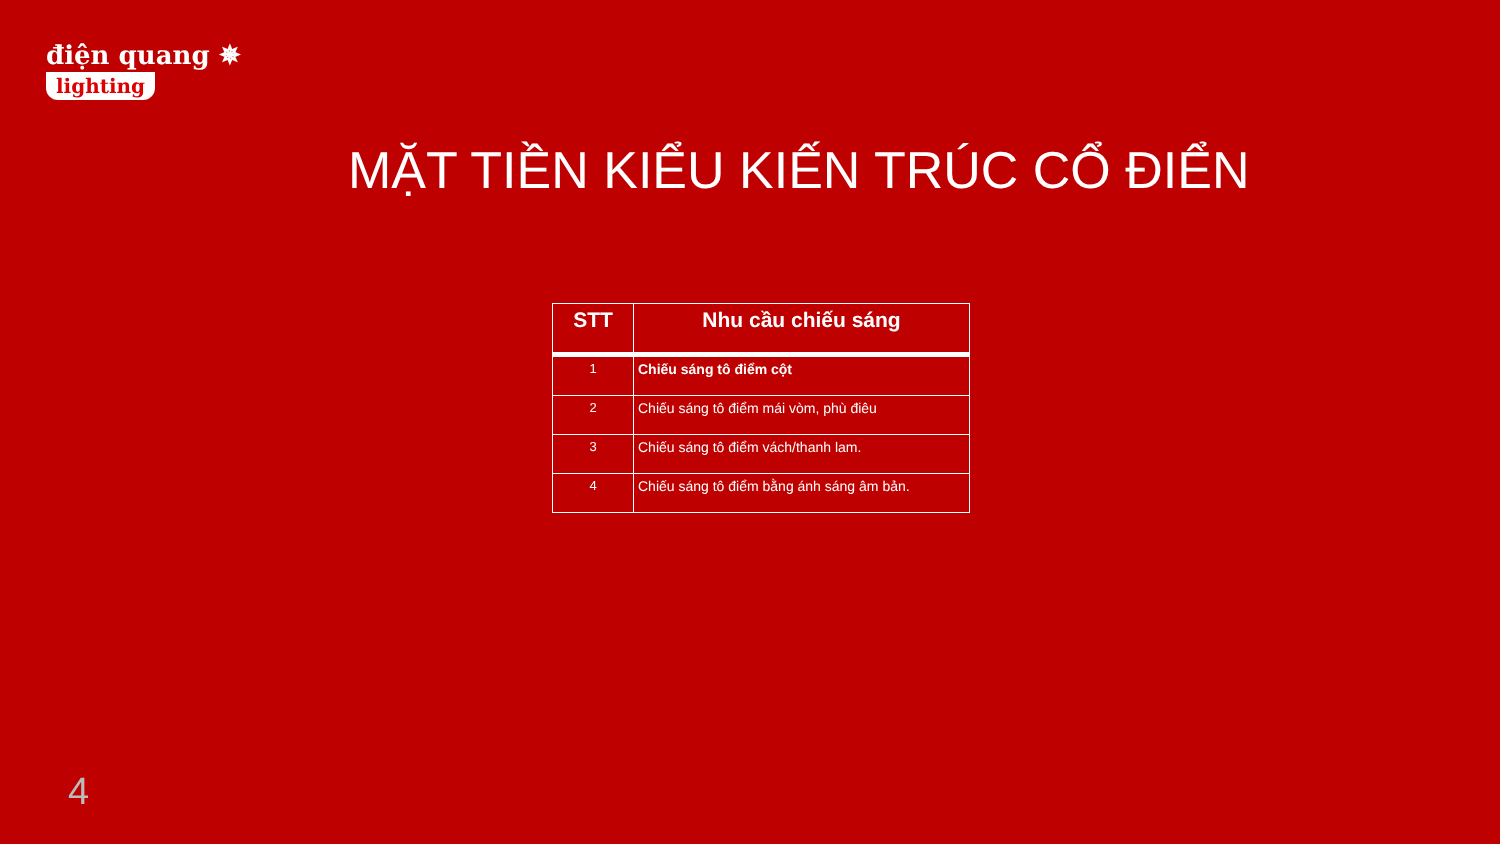điện quang ✵
lighting
MẶT TIỀN KIỂU KIẾN TRÚC CỔ ĐIỂN
| STT | Nhu cầu chiếu sáng |
| --- | --- |
| 1 | Chiếu sáng tô điểm cột |
| 2 | Chiếu sáng tô điểm mái vòm, phù điêu |
| 3 | Chiếu sáng tô điểm vách/thanh lam. |
| 4 | Chiếu sáng tô điểm bằng ánh sáng âm bản. |
4